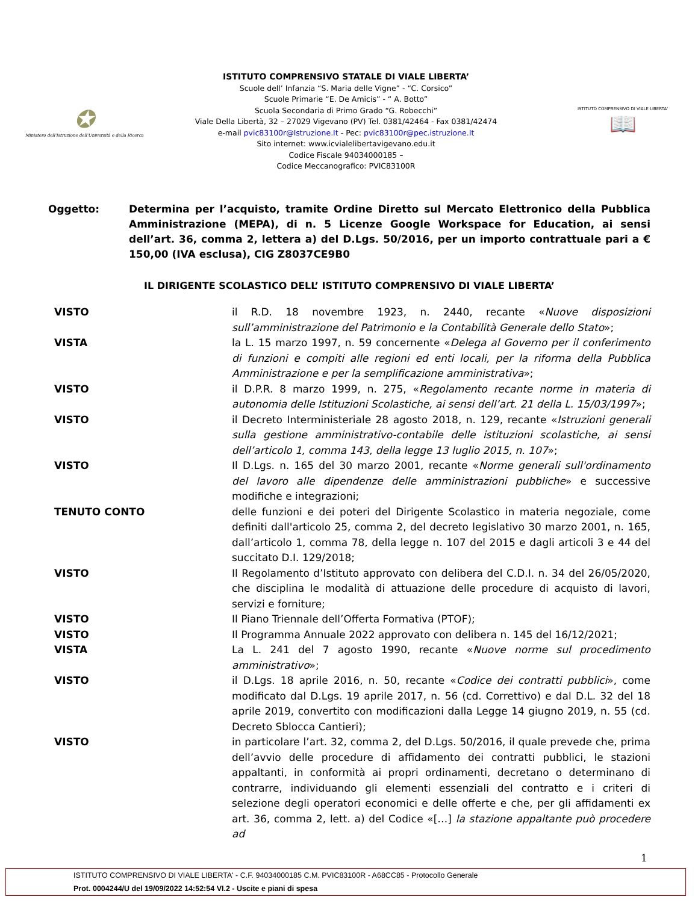✪
Ministero dell'Istruzione dell'Università e della Ricerca
ISTITUTO COMPRENSIVO STATALE DI VIALE LIBERTA’
Scuole dell’ Infanzia “S. Maria delle Vigne” - “C. Corsico”
Scuole Primarie “E. De Amicis” - “ A. Botto”
Scuola Secondaria di Primo Grado “G. Robecchi”
Viale Della Libertà, 32 – 27029 Vigevano (PV) Tel. 0381/42464 - Fax 0381/42474
e-mail pvic83100r@Istruzione.It - Pec: pvic83100r@pec.istruzione.It
Sito internet: www.icvialelibertavigevano.edu.it
Codice Fiscale 94034000185 –
Codice Meccanografico: PVIC83100R
ISTITUTO COMPRENSIVO DI VIALE LIBERTA'
📖
Oggetto: Determina per l’acquisto, tramite Ordine Diretto sul Mercato Elettronico della Pubblica Amministrazione (MEPA), di n. 5 Licenze Google Workspace for Education, ai sensi dell’art. 36, comma 2, lettera a) del D.Lgs. 50/2016, per un importo contrattuale pari a € 150,00 (IVA esclusa), CIG Z8037CE9B0
IL DIRIGENTE SCOLASTICO DELL’ ISTITUTO COMPRENSIVO DI VIALE LIBERTA’
VISTO il R.D. 18 novembre 1923, n. 2440, recante «Nuove disposizioni sull’amministrazione del Patrimonio e la Contabilità Generale dello Stato»;
VISTA la L. 15 marzo 1997, n. 59 concernente «Delega al Governo per il conferimento di funzioni e compiti alle regioni ed enti locali, per la riforma della Pubblica Amministrazione e per la semplificazione amministrativa»;
VISTO il D.P.R. 8 marzo 1999, n. 275, «Regolamento recante norme in materia di autonomia delle Istituzioni Scolastiche, ai sensi dell’art. 21 della L. 15/03/1997»;
VISTO il Decreto Interministeriale 28 agosto 2018, n. 129, recante «Istruzioni generali sulla gestione amministrativo-contabile delle istituzioni scolastiche, ai sensi dell’articolo 1, comma 143, della legge 13 luglio 2015, n. 107»;
VISTO Il D.Lgs. n. 165 del 30 marzo 2001, recante «Norme generali sull'ordinamento del lavoro alle dipendenze delle amministrazioni pubbliche» e successive modifiche e integrazioni;
TENUTO CONTO delle funzioni e dei poteri del Dirigente Scolastico in materia negoziale, come definiti dall'articolo 25, comma 2, del decreto legislativo 30 marzo 2001, n. 165, dall’articolo 1, comma 78, della legge n. 107 del 2015 e dagli articoli 3 e 44 del succitato D.I. 129/2018;
VISTO Il Regolamento d’Istituto approvato con delibera del C.D.I. n. 34 del 26/05/2020, che disciplina le modalità di attuazione delle procedure di acquisto di lavori, servizi e forniture;
VISTO Il Piano Triennale dell’Offerta Formativa (PTOF);
VISTO Il Programma Annuale 2022 approvato con delibera n. 145 del 16/12/2021;
VISTA La L. 241 del 7 agosto 1990, recante «Nuove norme sul procedimento amministrativo»;
VISTO il D.Lgs. 18 aprile 2016, n. 50, recante «Codice dei contratti pubblici», come modificato dal D.Lgs. 19 aprile 2017, n. 56 (cd. Correttivo) e dal D.L. 32 del 18 aprile 2019, convertito con modificazioni dalla Legge 14 giugno 2019, n. 55 (cd. Decreto Sblocca Cantieri);
VISTO in particolare l’art. 32, comma 2, del D.Lgs. 50/2016, il quale prevede che, prima dell’avvio delle procedure di affidamento dei contratti pubblici, le stazioni appaltanti, in conformità ai propri ordinamenti, decretano o determinano di contrarre, individuando gli elementi essenziali del contratto e i criteri di selezione degli operatori economici e delle offerte e che, per gli affidamenti ex art. 36, comma 2, lett. a) del Codice «[…] la stazione appaltante può procedere ad
1
ISTITUTO COMPRENSIVO DI VIALE LIBERTA' - C.F. 94034000185 C.M. PVIC83100R - A68CC85 - Protocollo Generale
Prot. 0004244/U del 19/09/2022 14:52:54 VI.2 - Uscite e piani di spesa